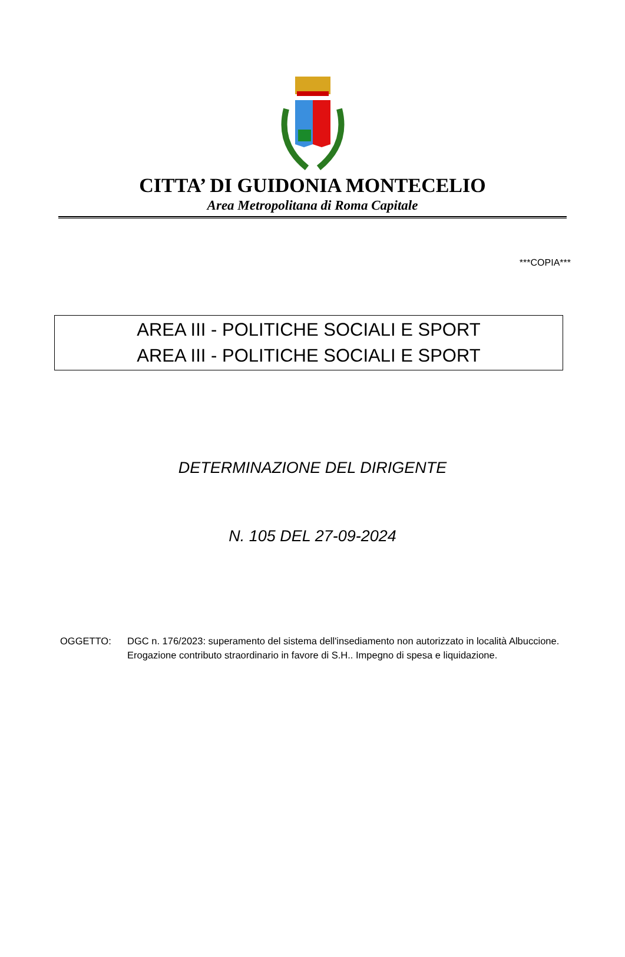CITTA’ DI GUIDONIA MONTECELIO
Area Metropolitana di Roma Capitale
***COPIA***
AREA III - POLITICHE SOCIALI E SPORT
AREA III - POLITICHE SOCIALI E SPORT
DETERMINAZIONE DEL DIRIGENTE
N. 105 DEL 27-09-2024
OGGETTO: DGC n. 176/2023: superamento del sistema dell'insediamento non autorizzato in località Albuccione. Erogazione contributo straordinario in favore di S.H.. Impegno di spesa e liquidazione.